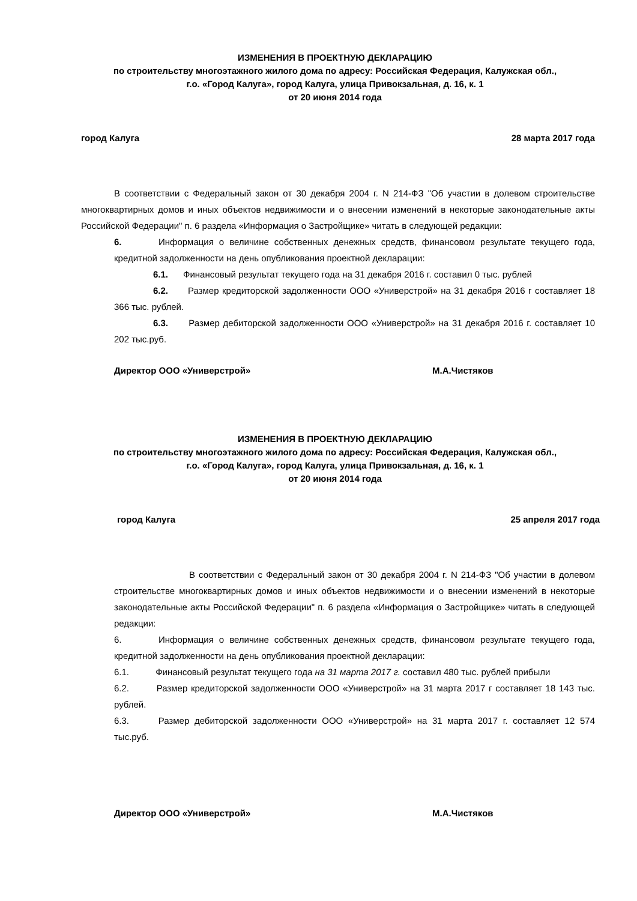ИЗМЕНЕНИЯ В ПРОЕКТНУЮ ДЕКЛАРАЦИЮ
по строительству многоэтажного жилого дома по адресу: Российская Федерация, Калужская обл.,
г.о. «Город Калуга», город Калуга, улица Привокзальная, д. 16, к. 1
от 20 июня 2014 года
город Калуга 28 марта 2017 года
В соответствии с Федеральный закон от 30 декабря 2004 г. N 214-ФЗ "Об участии в долевом строительстве многоквартирных домов и иных объектов недвижимости и о внесении изменений в некоторые законодательные акты Российской Федерации" п. 6 раздела «Информация о Застройщике» читать в следующей редакции:
6. Информация о величине собственных денежных средств, финансовом результате текущего года, кредитной задолженности на день опубликования проектной декларации:
6.1. Финансовый результат текущего года на 31 декабря 2016 г. составил 0 тыс. рублей
6.2. Размер кредиторской задолженности ООО «Универстрой» на 31 декабря 2016 г составляет 18 366 тыс. рублей.
6.3. Размер дебиторской задолженности ООО «Универстрой» на 31 декабря 2016 г. составляет 10 202 тыс.руб.
Директор ООО «Универстрой» М.А.Чистяков
ИЗМЕНЕНИЯ В ПРОЕКТНУЮ ДЕКЛАРАЦИЮ
по строительству многоэтажного жилого дома по адресу: Российская Федерация, Калужская обл.,
г.о. «Город Калуга», город Калуга, улица Привокзальная, д. 16, к. 1
от 20 июня 2014 года
город Калуга 25 апреля 2017 года
В соответствии с Федеральный закон от 30 декабря 2004 г. N 214-ФЗ "Об участии в долевом строительстве многоквартирных домов и иных объектов недвижимости и о внесении изменений в некоторые законодательные акты Российской Федерации" п. 6 раздела «Информация о Застройщике» читать в следующей редакции:
6. Информация о величине собственных денежных средств, финансовом результате текущего года, кредитной задолженности на день опубликования проектной декларации:
6.1. Финансовый результат текущего года на 31 марта 2017 г. составил 480 тыс. рублей прибыли
6.2. Размер кредиторской задолженности ООО «Универстрой» на 31 марта 2017 г составляет 18 143 тыс. рублей.
6.3. Размер дебиторской задолженности ООО «Универстрой» на 31 марта 2017 г. составляет 12 574 тыс.руб.
Директор ООО «Универстрой» М.А.Чистяков